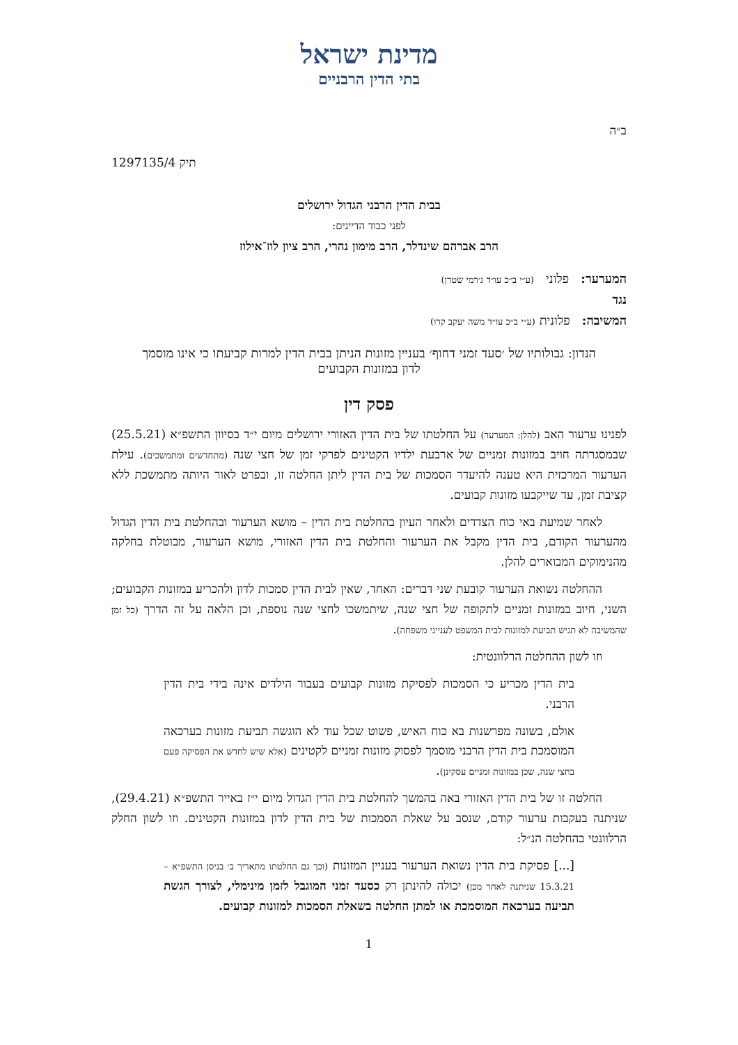מדינת ישראל
בתי הדין הרבניים
ב״ה
תיק 1297135/4
בבית הדין הרבני הגדול ירושלים
לפני כבוד הדיינים:
הרב אברהם שינדלר, הרב מימון נהרי, הרב ציון לוז־אילוז
המערער: פלוני (ע״י ב״כ עו״ד ג׳רמי שטרן)
נגד
המשיבה: פלונית (ע״י ב״כ עו״ד משה יעקב קרו)
הנדון: גבולותיו של ׳סעד זמני דחוף׳ בעניין מזונות הניתן בבית הדין למרות קביעתו כי אינו מוסמך לדון במזונות הקבועים
פסק דין
לפנינו ערעור האב (להלן: המערער) על החלטתו של בית הדין האזורי ירושלים מיום י״ד בסיוון התשפ״א (25.5.21) שבמסגרתה חויב במזונות זמניים של ארבעת ילדיו הקטינים לפרקי זמן של חצי שנה (מתחדשים ומתמשכים). עילת הערעור המרכזית היא טענה להיעדר הסמכות של בית הדין ליתן החלטה זו, ובפרט לאור היותה מתמשכת ללא קציבת זמן, עד שייקבעו מזונות קבועים.
לאחר שמיעת באי כוח הצדדים ולאחר העיון בהחלטת בית הדין – מושא הערעור ובהחלטת בית הדין הגדול מהערעור הקודם, בית הדין מקבל את הערעור והחלטת בית הדין האזורי, מושא הערעור, מבוטלת בחלקה מהנימוקים המבוארים להלן.
ההחלטה נשואת הערעור קובעת שני דברים: האחד, שאין לבית הדין סמכות לדון ולהכריע במזונות הקבועים; השני, חיוב במזונות זמניים לתקופה של חצי שנה, שיתמשכו לחצי שנה נוספת, וכן הלאה על זה הדרך (כל זמן שהמשיבה לא תגיש תביעת למזונות לבית המשפט לענייני משפחה).
וזו לשון ההחלטה הרלוונטית:
בית הדין מכריע כי הסמכות לפסיקת מזונות קבועים בעבור הילדים אינה בידי בית הדין הרבני.
אולם, בשונה מפרשנות בא כוח האיש, פשוט שכל עוד לא הוגשה תביעת מזונות בערכאה המוסמכת בית הדין הרבני מוסמך לפסוק מזונות זמניים לקטינים (אלא שיש לחדש את הפסיקה פעם בחצי שנה, שכן במזונות זמניים עסקינן).
החלטה זו של בית הדין האזורי באה בהמשך להחלטת בית הדין הגדול מיום י״ז באייר התשפ״א (29.4.21), שניתנה בעקבות ערעור קודם, שנסב על שאלת הסמכות של בית הדין לדון במזונות הקטינים. וזו לשון החלק הרלוונטי בהחלטה הנ״ל:
[...] פסיקת בית הדין נשואת הערעור בעניין המזונות (וכך גם החלטתו מתאריך ב׳ בניסן התשפ״א – 15.3.21 שניתנה לאחר מכן) יכולה להינתן רק כסעד זמני המוגבל לזמן מינימלי, לצורך הגשת תביעה בערכאה המוסמכת או למתן החלטה בשאלת הסמכות למזונות קבועים.
1